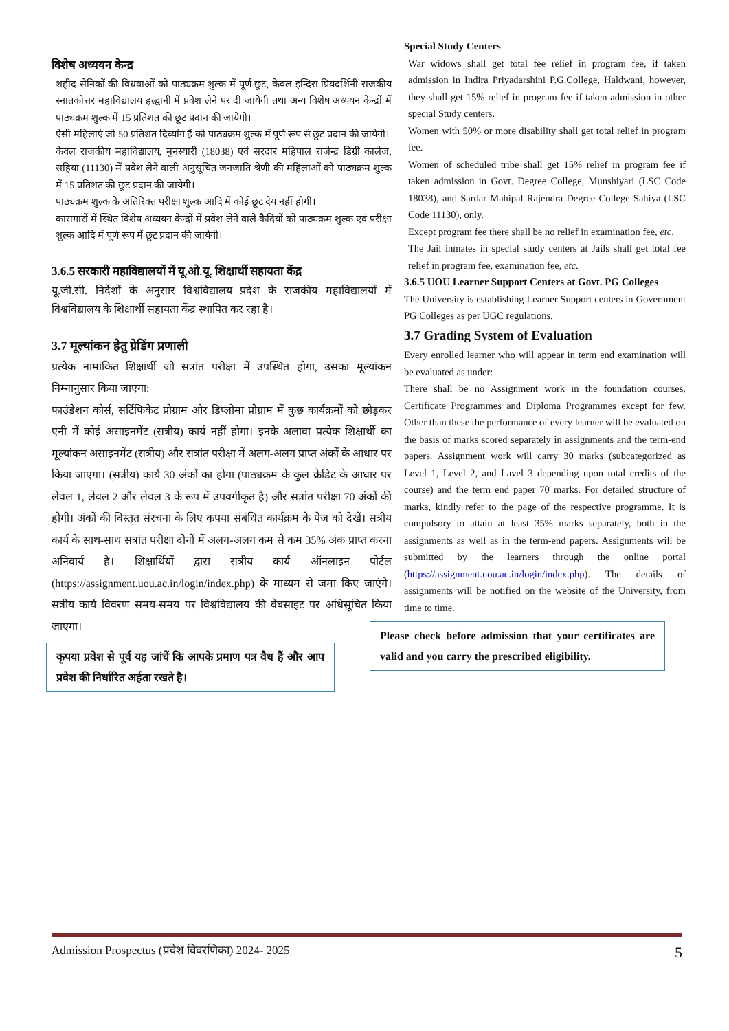विशेष अध्ययन केन्द्र
शहीद सैनिकों की विधवाओं को पाठ्यक्रम शुल्क में पूर्ण छूट, केवल इन्दिरा प्रियदर्शिनी राजकीय स्नातकोत्तर महाविद्यालय हल्द्वानी में प्रवेश लेने पर दी जायेगी तथा अन्य विशेष अध्ययन केन्द्रों में पाठ्यक्रम शुल्क में 15 प्रतिशत की छूट प्रदान की जायेगी।
ऐसी महिलाएं जो 50 प्रतिशत दिव्यांग हैं को पाठ्यक्रम शुल्क में पूर्ण रूप से छूट प्रदान की जायेगी।
केवल राजकीय महाविद्यालय, मुनस्यारी (18038) एवं सरदार महिपाल राजेन्द्र डिग्री कालेज, सहिया (11130) में प्रवेश लेने वाली अनुसूचित जनजाति श्रेणी की महिलाओं को पाठ्यक्रम शुल्क में 15 प्रतिशत की छूट प्रदान की जायेगी।
पाठ्यक्रम शुल्क के अतिरिक्त परीक्षा शुल्क आदि में कोई छूट देय नहीं होगी।
कारागारों में स्थित विशेष अध्ययन केन्द्रों में प्रवेश लेने वाले कैदियों को पाठ्यक्रम शुल्क एवं परीक्षा शुल्क आदि में पूर्ण रूप में छूट प्रदान की जायेगी।
3.6.5 सरकारी महाविद्यालयों में यू.ओ.यू. शिक्षार्थी सहायता केंद्र
यू.जी.सी. निर्देशों के अनुसार विश्वविद्यालय प्रदेश के राजकीय महाविद्यालयों में विश्वविद्यालय के शिक्षार्थी सहायता केंद्र स्थापित कर रहा है।
3.7 मूल्यांकन हेतु ग्रेडिंग प्रणाली
प्रत्येक नामांकित शिक्षार्थी जो सत्रांत परीक्षा में उपस्थित होगा, उसका मूल्यांकन निम्नानुसार किया जाएगा:
फाउंडेशन कोर्स, सर्टिफिकेट प्रोग्राम और डिप्लोमा प्रोग्राम में कुछ कार्यक्रमों को छोड़कर एनी में कोई असाइनमेंट (सत्रीय) कार्य नहीं होगा। इनके अलावा प्रत्येक शिक्षार्थी का मूल्यांकन असाइनमेंट (सत्रीय) और सत्रांत परीक्षा में अलग-अलग प्राप्त अंकों के आधार पर किया जाएगा। (सत्रीय) कार्य 30 अंकों का होगा (पाठ्यक्रम के कुल क्रेडिट के आधार पर लेवल 1, लेवल 2 और लेवल 3 के रूप में उपवर्गीकृत है) और सत्रांत परीक्षा 70 अंकों की होगी। अंकों की विस्तृत संरचना के लिए कृपया संबंधित कार्यक्रम के पेज को देखें। सत्रीय कार्य के साथ-साथ सत्रांत परीक्षा दोनों में अलग-अलग कम से कम 35% अंक प्राप्त करना अनिवार्य है। शिक्षार्थियों द्वारा सत्रीय कार्य ऑनलाइन पोर्टल (https://assignment.uou.ac.in/login/index.php) के माध्यम से जमा किए जाएंगे। सत्रीय कार्य विवरण समय-समय पर विश्वविद्यालय की वेबसाइट पर अधिसूचित किया जाएगा।
कृपया प्रवेश से पूर्व यह जांचें कि आपके प्रमाण पत्र वैध हैं और आप प्रवेश की निर्धारित अर्हता रखते है।
Special Study Centers
War widows shall get total fee relief in program fee, if taken admission in Indira Priyadarshini P.G.College, Haldwani, however, they shall get 15% relief in program fee if taken admission in other special Study centers.
Women with 50% or more disability shall get total relief in program fee.
Women of scheduled tribe shall get 15% relief in program fee if taken admission in Govt. Degree College, Munshiyari (LSC Code 18038), and Sardar Mahipal Rajendra Degree College Sahiya (LSC Code 11130), only.
Except program fee there shall be no relief in examination fee, etc.
The Jail inmates in special study centers at Jails shall get total fee relief in program fee, examination fee, etc.
3.6.5 UOU Learner Support Centers at Govt. PG Colleges
The University is establishing Learner Support centers in Government PG Colleges as per UGC regulations.
3.7 Grading System of Evaluation
Every enrolled learner who will appear in term end examination will be evaluated as under:
There shall be no Assignment work in the foundation courses, Certificate Programmes and Diploma Programmes except for few. Other than these the performance of every learner will be evaluated on the basis of marks scored separately in assignments and the term-end papers. Assignment work will carry 30 marks (subcategorized as Level 1, Level 2, and Lavel 3 depending upon total credits of the course) and the term end paper 70 marks. For detailed structure of marks, kindly refer to the page of the respective programme. It is compulsory to attain at least 35% marks separately, both in the assignments as well as in the term-end papers. Assignments will be submitted by the learners through the online portal (https://assignment.uou.ac.in/login/index.php). The details of assignments will be notified on the website of the University, from time to time.
Please check before admission that your certificates are valid and you carry the prescribed eligibility.
Admission Prospectus (प्रवेश विवरणिका) 2024- 2025 5